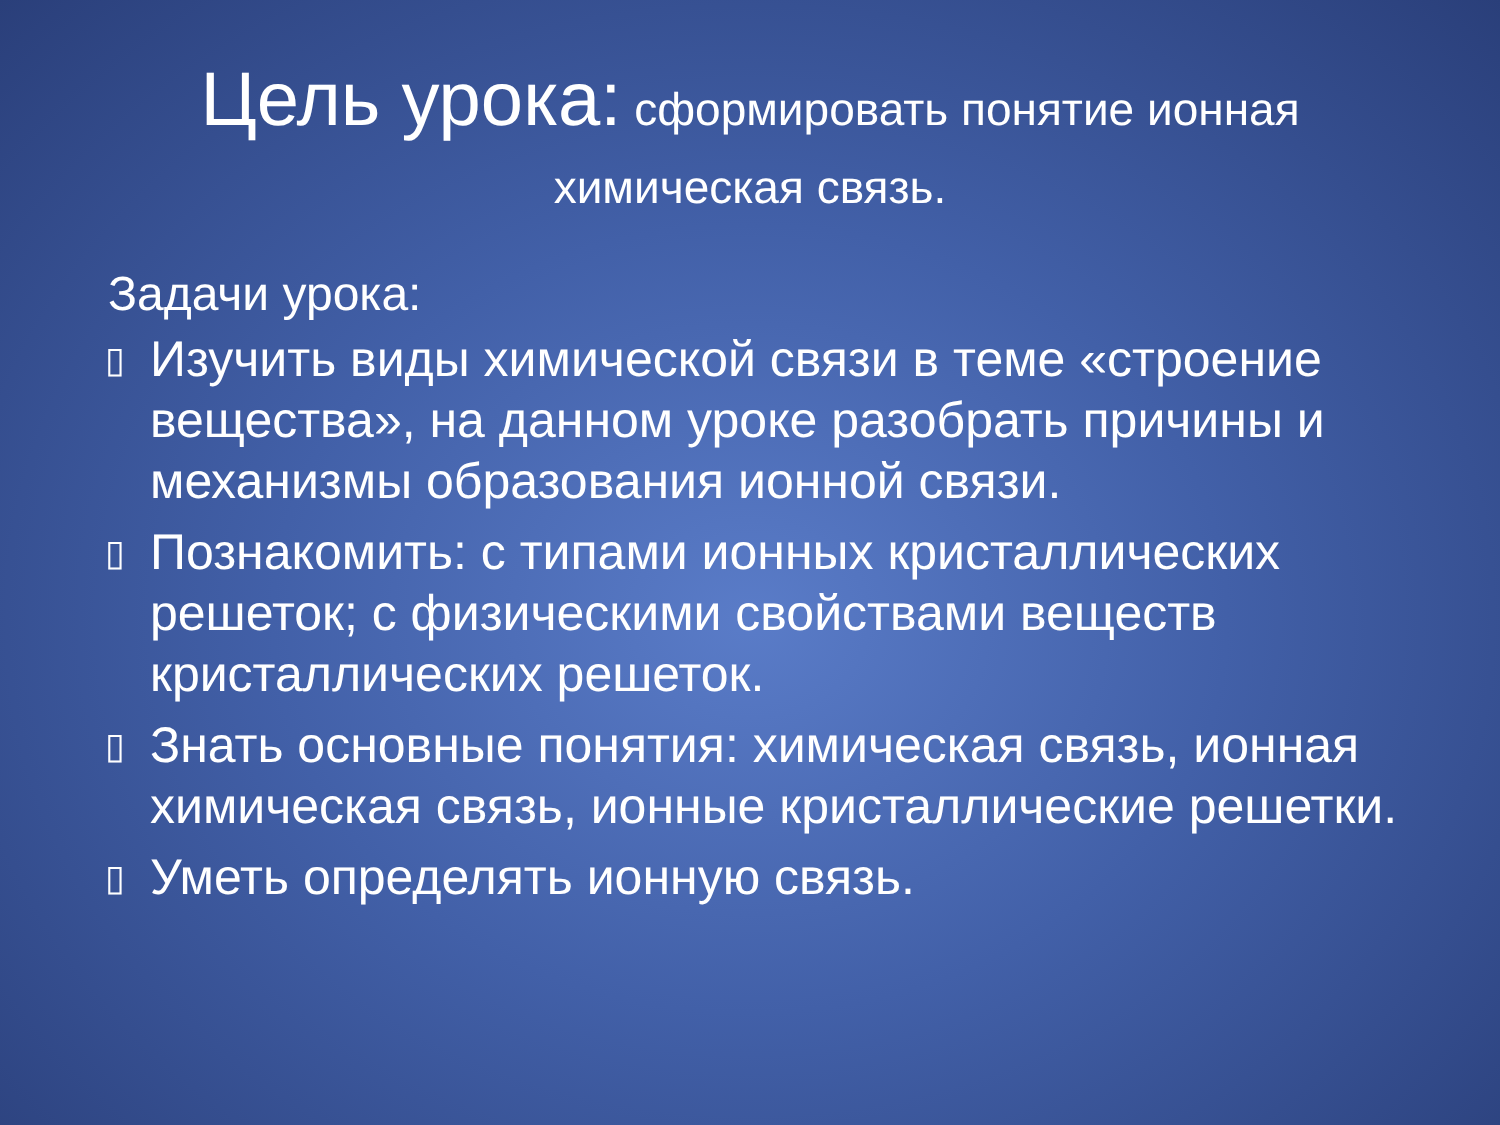Цель урока: сформировать понятие ионная химическая связь.
Задачи урока:
▯ Изучить виды химической связи в теме «строение вещества», на данном уроке разобрать причины и механизмы образования ионной связи.
▯ Познакомить: с типами ионных кристаллических решеток; с физическими свойствами веществ кристаллических решеток.
▯ Знать основные понятия: химическая связь, ионная химическая связь, ионные кристаллические решетки.
▯ Уметь определять ионную связь.